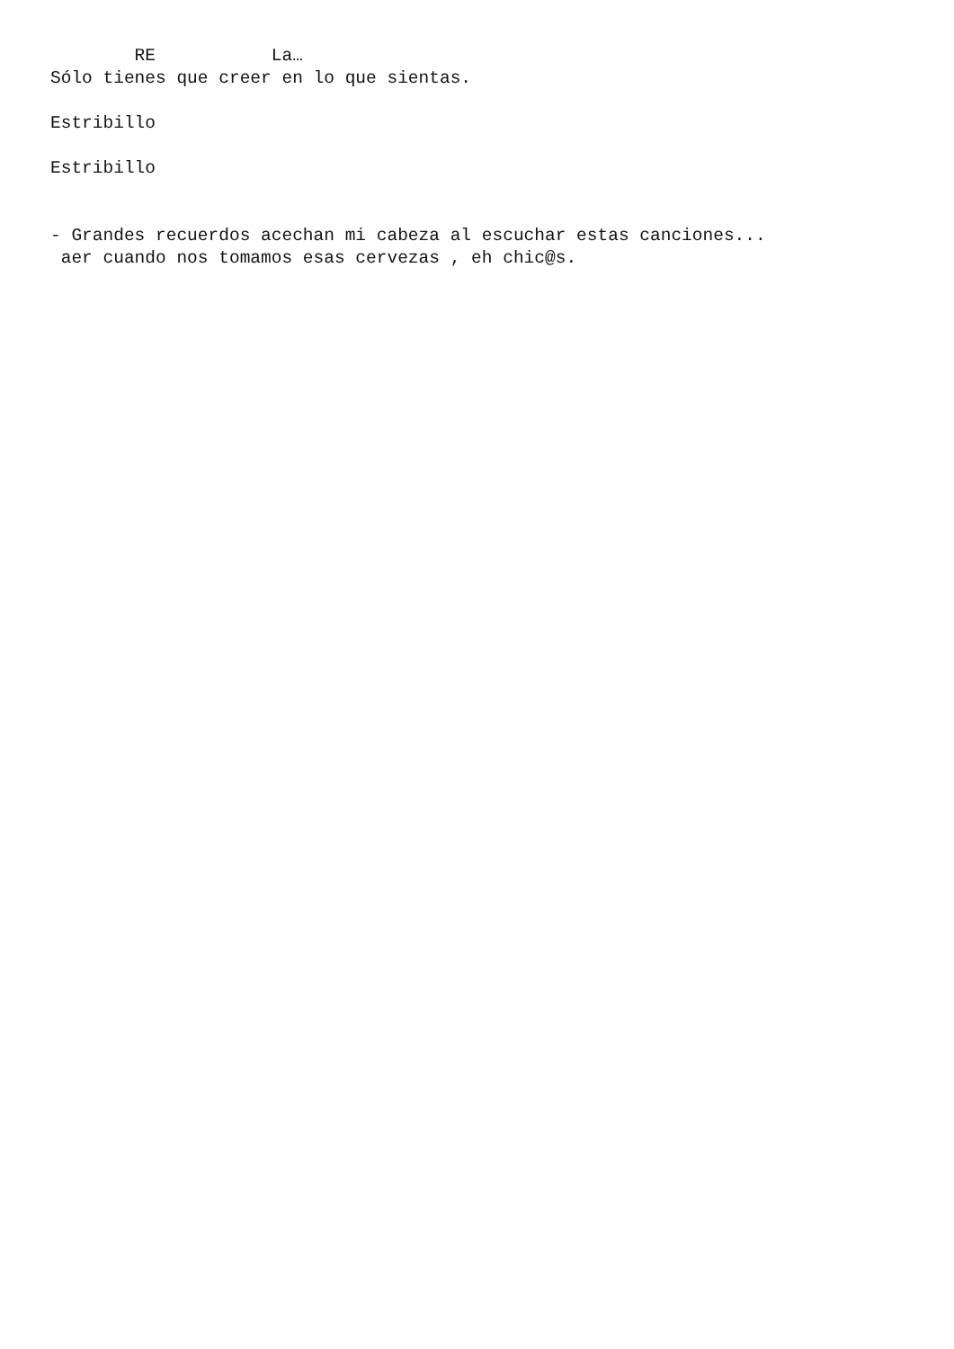RE La… Sólo tienes que creer en lo que sientas. Estribillo Estribillo - Grandes recuerdos acechan mi cabeza al escuchar estas canciones... aer cuando nos tomamos esas cervezas , eh chic@s.